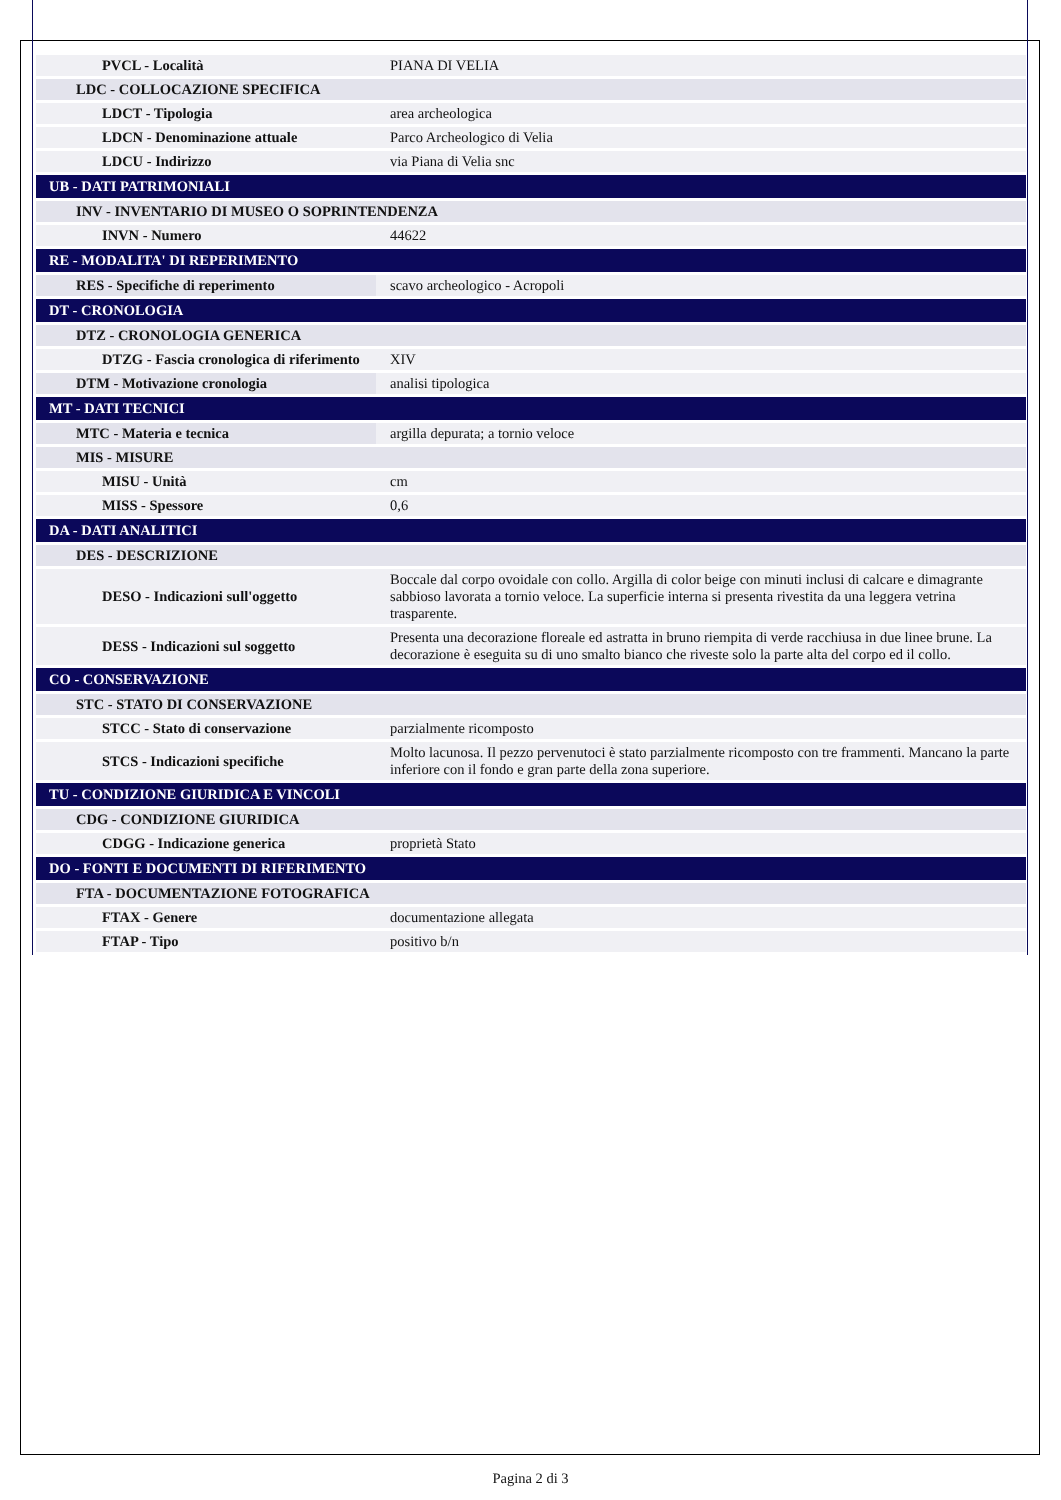| PVCL - Località | PIANA DI VELIA |
| LDC - COLLOCAZIONE SPECIFICA | |
| LDCT - Tipologia | area archeologica |
| LDCN - Denominazione attuale | Parco Archeologico di Velia |
| LDCU - Indirizzo | via Piana di Velia snc |
| UB - DATI PATRIMONIALI | |
| INV - INVENTARIO DI MUSEO O SOPRINTENDENZA | |
| INVN - Numero | 44622 |
| RE - MODALITA' DI REPERIMENTO | |
| RES - Specifiche di reperimento | scavo archeologico - Acropoli |
| DT - CRONOLOGIA | |
| DTZ - CRONOLOGIA GENERICA | |
| DTZG - Fascia cronologica di riferimento | XIV |
| DTM - Motivazione cronologia | analisi tipologica |
| MT - DATI TECNICI | |
| MTC - Materia e tecnica | argilla depurata; a tornio veloce |
| MIS - MISURE | |
| MISU - Unità | cm |
| MISS - Spessore | 0,6 |
| DA - DATI ANALITICI | |
| DES - DESCRIZIONE | |
| DESO - Indicazioni sull'oggetto | Boccale dal corpo ovoidale con collo. Argilla di color beige con minuti inclusi di calcare e dimagrante sabbioso lavorata a tornio veloce. La superficie interna si presenta rivestita da una leggera vetrina trasparente. |
| DESS - Indicazioni sul soggetto | Presenta una decorazione floreale ed astratta in bruno riempita di verde racchiusa in due linee brune. La decorazione è eseguita su di uno smalto bianco che riveste solo la parte alta del corpo ed il collo. |
| CO - CONSERVAZIONE | |
| STC - STATO DI CONSERVAZIONE | |
| STCC - Stato di conservazione | parzialmente ricomposto |
| STCS - Indicazioni specifiche | Molto lacunosa. Il pezzo pervenutoci è stato parzialmente ricomposto con tre frammenti. Mancano la parte inferiore con il fondo e gran parte della zona superiore. |
| TU - CONDIZIONE GIURIDICA E VINCOLI | |
| CDG - CONDIZIONE GIURIDICA | |
| CDGG - Indicazione generica | proprietà Stato |
| DO - FONTI E DOCUMENTI DI RIFERIMENTO | |
| FTA - DOCUMENTAZIONE FOTOGRAFICA | |
| FTAX - Genere | documentazione allegata |
| FTAP - Tipo | positivo b/n |
Pagina 2 di 3